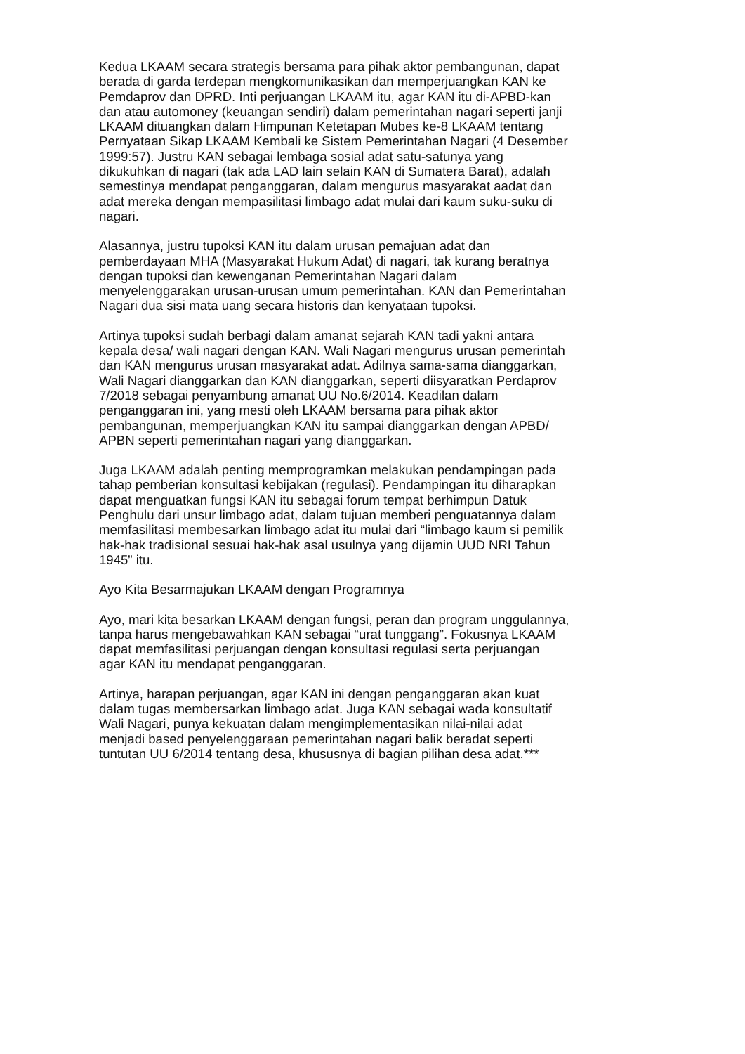Kedua LKAAM secara strategis bersama para pihak aktor pembangunan, dapat berada di garda terdepan mengkomunikasikan dan memperjuangkan KAN ke Pemdaprov dan DPRD. Inti perjuangan LKAAM itu, agar KAN itu di-APBD-kan dan atau automoney (keuangan sendiri) dalam pemerintahan nagari seperti janji LKAAM dituangkan dalam Himpunan Ketetapan Mubes ke-8 LKAAM tentang Pernyataan Sikap LKAAM Kembali ke Sistem Pemerintahan Nagari (4 Desember 1999:57). Justru KAN sebagai lembaga sosial adat satu-satunya yang dikukuhkan di nagari (tak ada LAD lain selain KAN di Sumatera Barat), adalah semestinya mendapat penganggaran, dalam mengurus masyarakat aadat dan adat mereka dengan mempasilitasi limbago adat mulai dari kaum suku-suku di nagari.
Alasannya, justru tupoksi KAN itu dalam urusan pemajuan adat dan pemberdayaan MHA (Masyarakat Hukum Adat) di nagari, tak kurang beratnya dengan tupoksi dan kewenganan Pemerintahan Nagari dalam menyelenggarakan urusan-urusan umum pemerintahan. KAN dan Pemerintahan Nagari dua sisi mata uang secara historis dan kenyataan tupoksi.
Artinya tupoksi sudah berbagi dalam amanat sejarah KAN tadi yakni antara kepala desa/ wali nagari dengan KAN. Wali Nagari mengurus urusan pemerintah dan KAN mengurus urusan masyarakat adat. Adilnya sama-sama dianggarkan, Wali Nagari dianggarkan dan KAN dianggarkan, seperti diisyaratkan Perdaprov 7/2018 sebagai penyambung amanat UU No.6/2014. Keadilan dalam penganggaran ini, yang mesti oleh LKAAM bersama para pihak aktor pembangunan, memperjuangkan KAN itu sampai dianggarkan dengan APBD/ APBN seperti pemerintahan nagari yang dianggarkan.
Juga LKAAM adalah penting memprogramkan melakukan pendampingan pada tahap pemberian konsultasi kebijakan (regulasi). Pendampingan itu diharapkan dapat menguatkan fungsi KAN itu sebagai forum tempat berhimpun Datuk Penghulu dari unsur limbago adat, dalam tujuan memberi penguatannya dalam memfasilitasi membesarkan limbago adat itu mulai dari “limbago kaum si pemilik hak-hak tradisional sesuai hak-hak asal usulnya yang dijamin UUD NRI Tahun 1945” itu.
Ayo Kita Besarmajukan LKAAM dengan Programnya
Ayo, mari kita besarkan LKAAM dengan fungsi, peran dan program unggulannya, tanpa harus mengebawahkan KAN sebagai “urat tunggang”. Fokusnya LKAAM dapat memfasilitasi perjuangan dengan konsultasi regulasi serta perjuangan agar KAN itu mendapat penganggaran.
Artinya, harapan perjuangan, agar KAN ini dengan penganggaran akan kuat dalam tugas membersarkan limbago adat. Juga KAN sebagai wada konsultatif Wali Nagari, punya kekuatan dalam mengimplementasikan nilai-nilai adat menjadi based penyelenggaraan pemerintahan nagari balik beradat seperti tuntutan UU 6/2014 tentang desa, khususnya di bagian pilihan desa adat.***